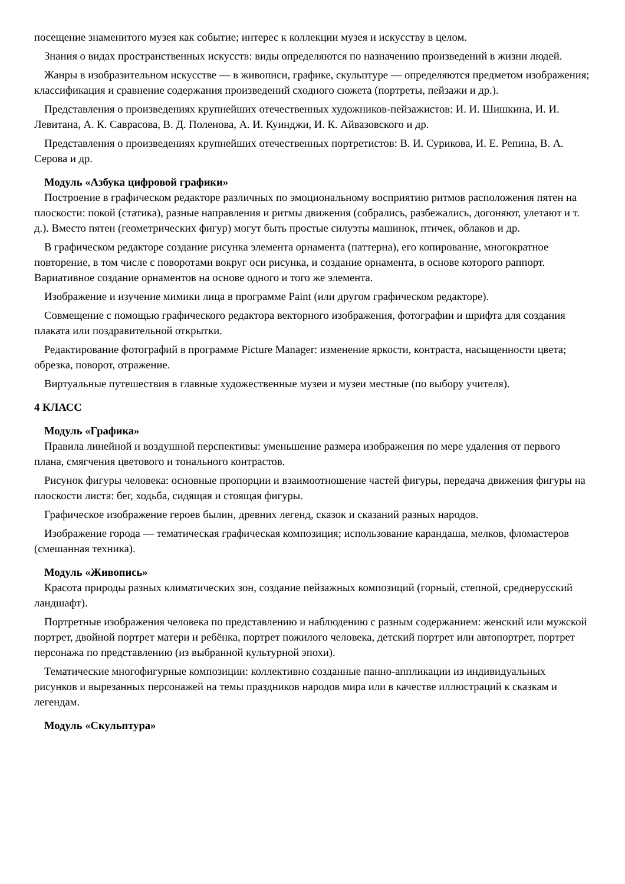посещение знаменитого музея как событие; интерес к коллекции музея и искусству в целом.
Знания о видах пространственных искусств: виды определяются по назначению произведений в жизни людей.
Жанры в изобразительном искусстве — в живописи, графике, скульптуре — определяются предметом изображения; классификация и сравнение содержания произведений сходного сюжета (портреты, пейзажи и др.).
Представления о произведениях крупнейших отечественных художников-пейзажистов: И. И. Шишкина, И. И. Левитана, А. К. Саврасова, В. Д. Поленова, А. И. Куинджи, И. К. Айвазовского и др.
Представления о произведениях крупнейших отечественных портретистов: В. И. Сурикова, И. Е. Репина, В. А. Серова и др.
Модуль «Азбука цифровой графики»
Построение в графическом редакторе различных по эмоциональному восприятию ритмов расположения пятен на плоскости: покой (статика), разные направления и ритмы движения (собрались, разбежались, догоняют, улетают и т. д.). Вместо пятен (геометрических фигур) могут быть простые силуэты машинок, птичек, облаков и др.
В графическом редакторе создание рисунка элемента орнамента (паттерна), его копирование, многократное повторение, в том числе с поворотами вокруг оси рисунка, и создание орнамента, в основе которого раппорт. Вариативное создание орнаментов на основе одного и того же элемента.
Изображение и изучение мимики лица в программе Paint (или другом графическом редакторе).
Совмещение с помощью графического редактора векторного изображения, фотографии и шрифта для создания плаката или поздравительной открытки.
Редактирование фотографий в программе Picture Manager: изменение яркости, контраста, насыщенности цвета; обрезка, поворот, отражение.
Виртуальные путешествия в главные художественные музеи и музеи местные (по выбору учителя).
4 КЛАСС
Модуль «Графика»
Правила линейной и воздушной перспективы: уменьшение размера изображения по мере удаления от первого плана, смягчения цветового и тонального контрастов.
Рисунок фигуры человека: основные пропорции и взаимоотношение частей фигуры, передача движения фигуры на плоскости листа: бег, ходьба, сидящая и стоящая фигуры.
Графическое изображение героев былин, древних легенд, сказок и сказаний разных народов.
Изображение города — тематическая графическая композиция; использование карандаша, мелков, фломастеров (смешанная техника).
Модуль «Живопись»
Красота природы разных климатических зон, создание пейзажных композиций (горный, степной, среднерусский ландшафт).
Портретные изображения человека по представлению и наблюдению с разным содержанием: женский или мужской портрет, двойной портрет матери и ребёнка, портрет пожилого человека, детский портрет или автопортрет, портрет персонажа по представлению (из выбранной культурной эпохи).
Тематические многофигурные композиции: коллективно созданные панно-аппликации из индивидуальных рисунков и вырезанных персонажей на темы праздников народов мира или в качестве иллюстраций к сказкам и легендам.
Модуль «Скульптура»